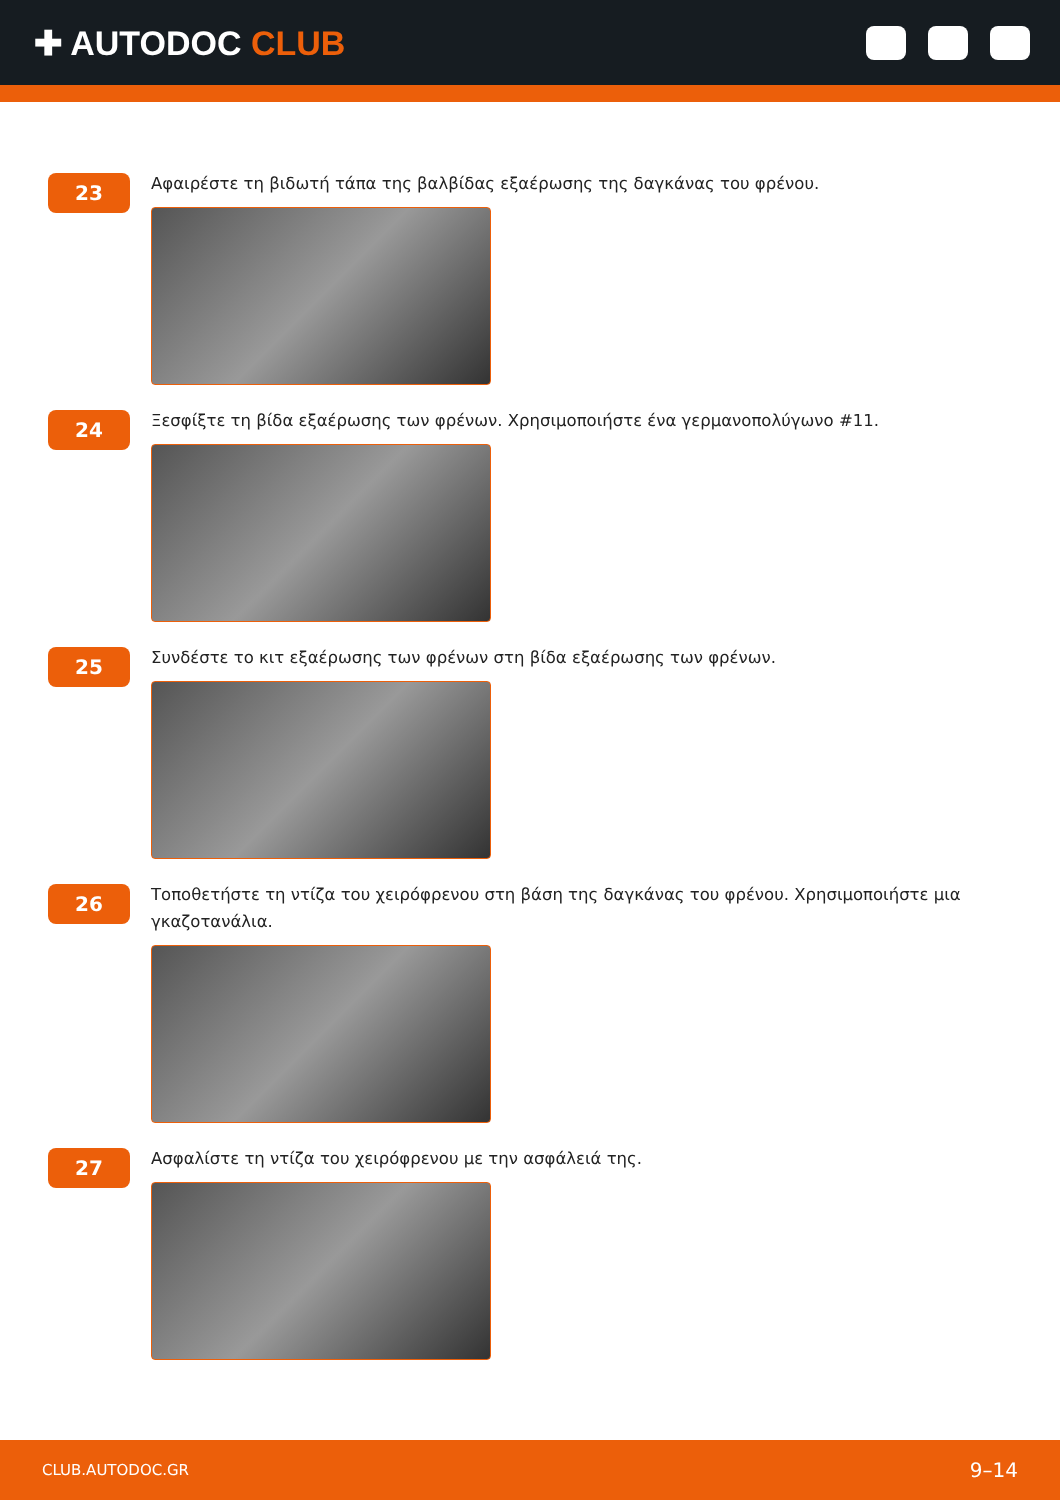✚ AUTODOC CLUB
23
Αφαιρέστε τη βιδωτή τάπα της βαλβίδας εξαέρωσης της δαγκάνας του φρένου.
24
Ξεσφίξτε τη βίδα εξαέρωσης των φρένων. Χρησιμοποιήστε ένα γερμανοπολύγωνο #11.
25
Συνδέστε το κιτ εξαέρωσης των φρένων στη βίδα εξαέρωσης των φρένων.
26
Τοποθετήστε τη ντίζα του χειρόφρενου στη βάση της δαγκάνας του φρένου. Χρησιμοποιήστε μια γκαζοτανάλια.
27
Ασφαλίστε τη ντίζα του χειρόφρενου με την ασφάλειά της.
CLUB.AUTODOC.GR 9–14